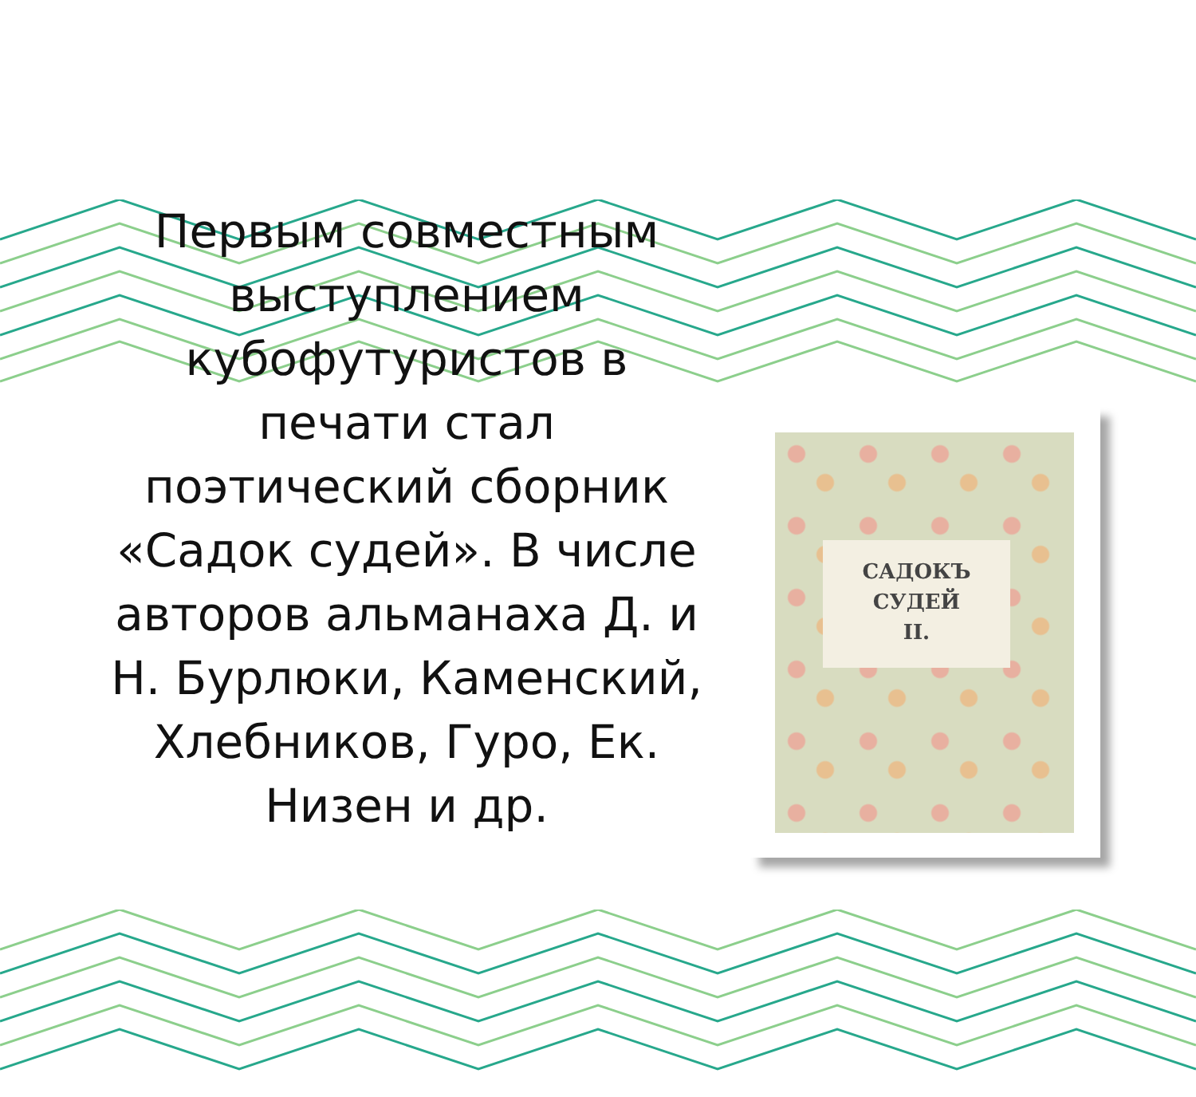Первым совместным выступлением кубофутуристов в печати стал поэтический сборник «Садок судей». В числе авторов альманаха Д. и Н. Бурлюки, Каменский, Хлебников, Гуро, Ек. Низен и др.
САДОКЪ
СУДЕЙ
II.